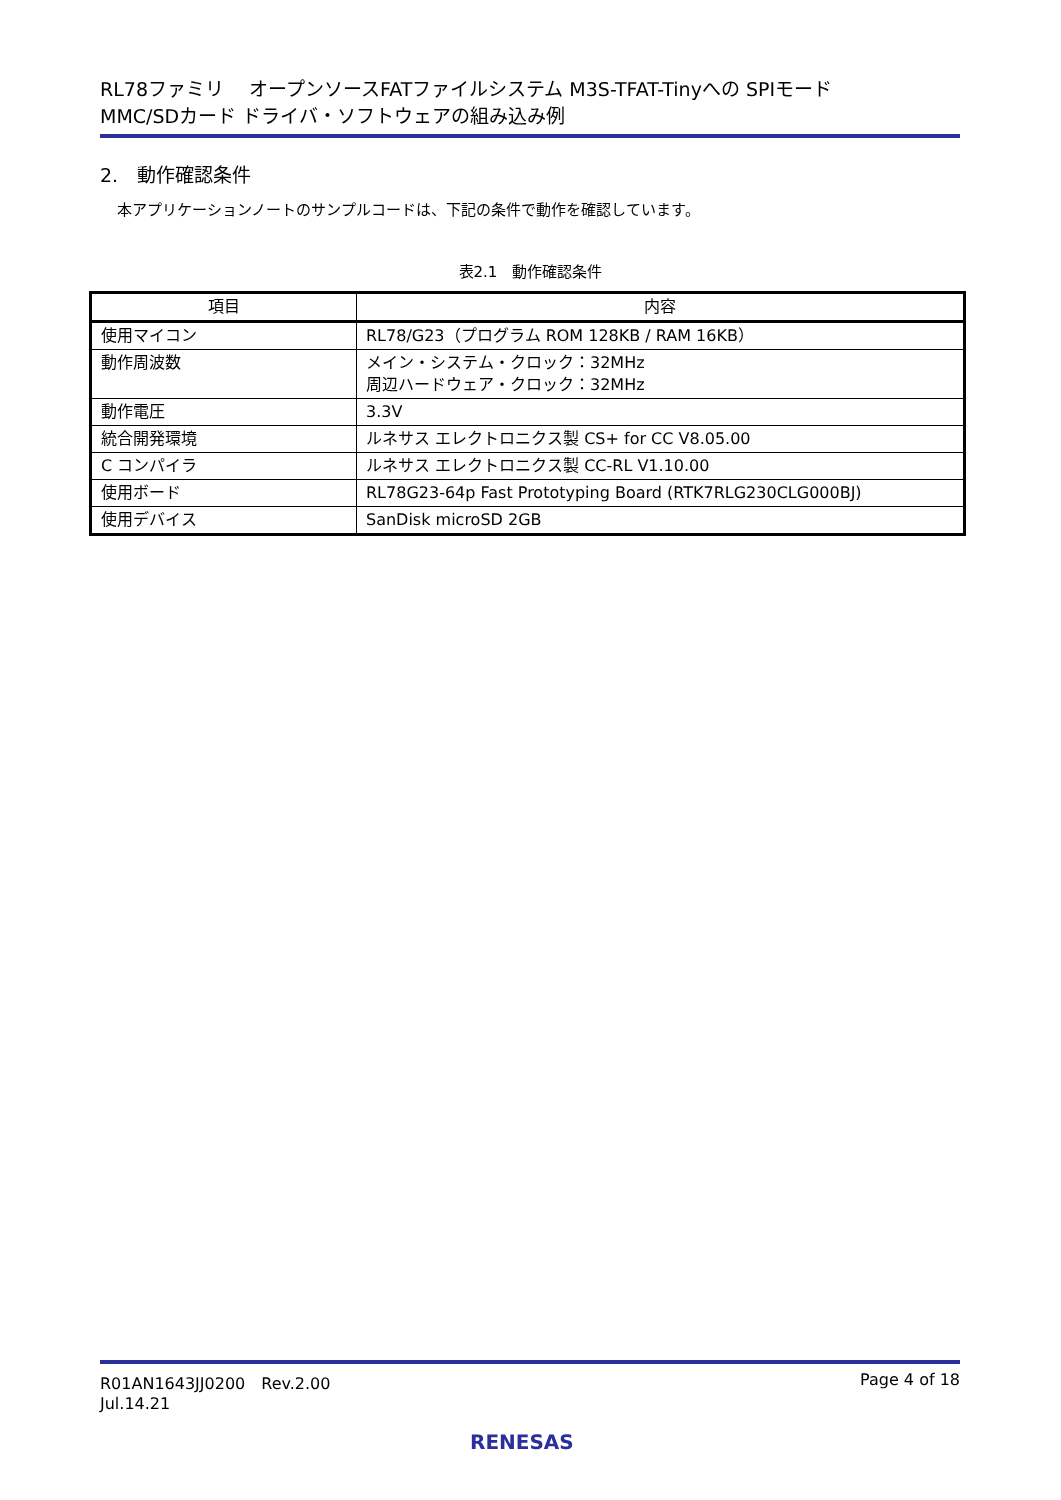RL78ファミリ　 オープンソースFATファイルシステム M3S-TFAT-Tinyへの SPIモード
MMC/SDカード ドライバ・ソフトウェアの組み込み例
2.　動作確認条件
本アプリケーションノートのサンプルコードは、下記の条件で動作を確認しています。
表2.1　動作確認条件
| 項目 | 内容 |
| --- | --- |
| 使用マイコン | RL78/G23（プログラム ROM 128KB / RAM 16KB） |
| 動作周波数 | メイン・システム・クロック：32MHz 周辺ハードウェア・クロック：32MHz |
| 動作電圧 | 3.3V |
| 統合開発環境 | ルネサス エレクトロニクス製 CS+ for CC V8.05.00 |
| C コンパイラ | ルネサス エレクトロニクス製 CC-RL V1.10.00 |
| 使用ボード | RL78G23-64p Fast Prototyping Board (RTK7RLG230CLG000BJ) |
| 使用デバイス | SanDisk microSD 2GB |
R01AN1643JJ0200　Rev.2.00
Jul.14.21
Page 4 of 18
RENESAS